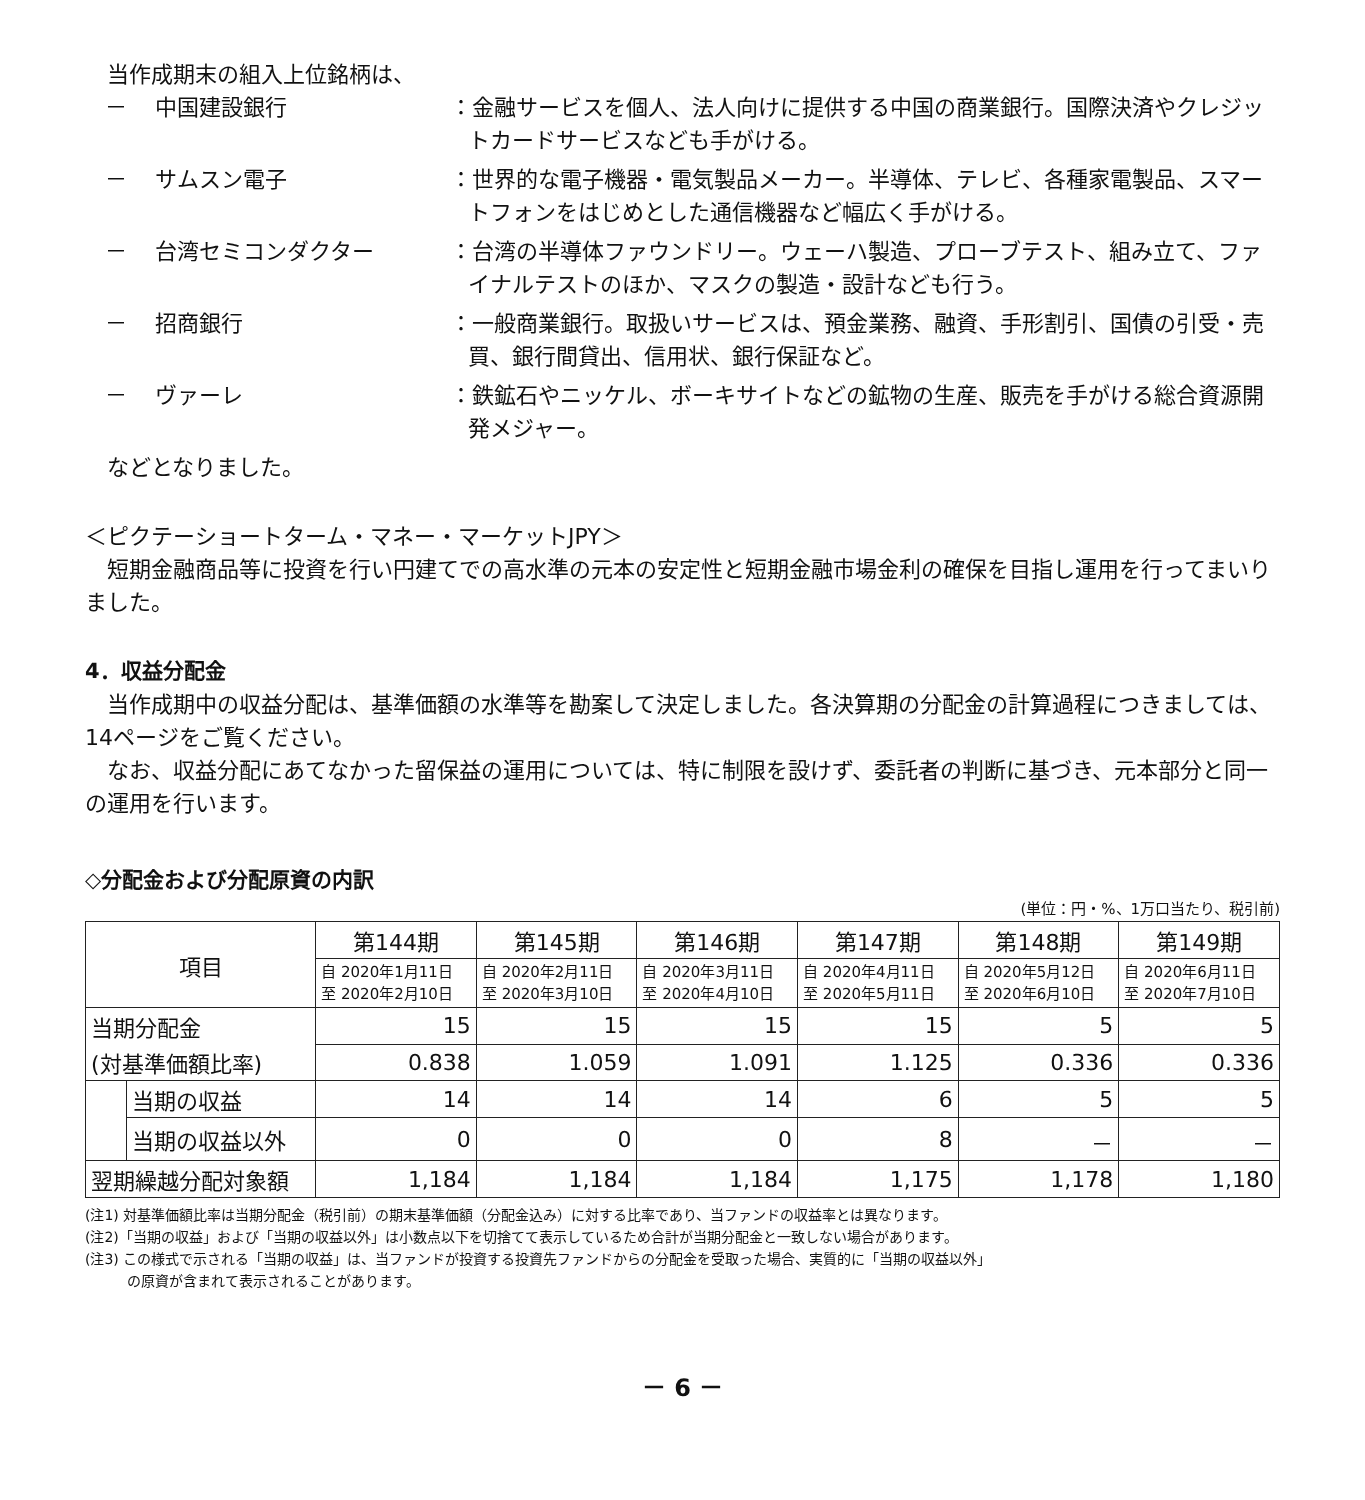当作成期末の組入上位銘柄は、
－ 中国建設銀行 ：金融サービスを個人、法人向けに提供する中国の商業銀行。国際決済やクレジットカードサービスなども手がける。
－ サムスン電子 ：世界的な電子機器・電気製品メーカー。半導体、テレビ、各種家電製品、スマートフォンをはじめとした通信機器など幅広く手がける。
－ 台湾セミコンダクター ：台湾の半導体ファウンドリー。ウェーハ製造、プローブテスト、組み立て、ファイナルテストのほか、マスクの製造・設計なども行う。
－ 招商銀行 ：一般商業銀行。取扱いサービスは、預金業務、融資、手形割引、国債の引受・売買、銀行間貸出、信用状、銀行保証など。
－ ヴァーレ ：鉄鉱石やニッケル、ボーキサイトなどの鉱物の生産、販売を手がける総合資源開発メジャー。
　などとなりました。
＜ピクテーショートターム・マネー・マーケットJPY＞
　短期金融商品等に投資を行い円建てでの高水準の元本の安定性と短期金融市場金利の確保を目指し運用を行ってまいりました。
4．収益分配金
　当作成期中の収益分配は、基準価額の水準等を勘案して決定しました。各決算期の分配金の計算過程につきましては、14ページをご覧ください。
　なお、収益分配にあてなかった留保益の運用については、特に制限を設けず、委託者の判断に基づき、元本部分と同一の運用を行います。
◇分配金および分配原資の内訳
(単位：円・%、1万口当たり、税引前)
| 項目 | | 第144期 | 第145期 | 第146期 | 第147期 | 第148期 | 第149期 |
| --- | --- | --- | --- | --- | --- | --- | --- |
| | | 自 2020年1月11日 至 2020年2月10日 | 自 2020年2月11日 至 2020年3月10日 | 自 2020年3月11日 至 2020年4月10日 | 自 2020年4月11日 至 2020年5月11日 | 自 2020年5月12日 至 2020年6月10日 | 自 2020年6月11日 至 2020年7月10日 |
| 当期分配金 | | 15 | 15 | 15 | 15 | 5 | 5 |
| (対基準価額比率) | | 0.838 | 1.059 | 1.091 | 1.125 | 0.336 | 0.336 |
| | 当期の収益 | 14 | 14 | 14 | 6 | 5 | 5 |
| | 当期の収益以外 | 0 | 0 | 0 | 8 | － | － |
| 翌期繰越分配対象額 | | 1,184 | 1,184 | 1,184 | 1,175 | 1,178 | 1,180 |
(注1) 対基準価額比率は当期分配金（税引前）の期末基準価額（分配金込み）に対する比率であり、当ファンドの収益率とは異なります。
(注2)「当期の収益」および「当期の収益以外」は小数点以下を切捨てて表示しているため合計が当期分配金と一致しない場合があります。
(注3) この様式で示される「当期の収益」は、当ファンドが投資する投資先ファンドからの分配金を受取った場合、実質的に「当期の収益以外」
　　　の原資が含まれて表示されることがあります。
－ 6 －